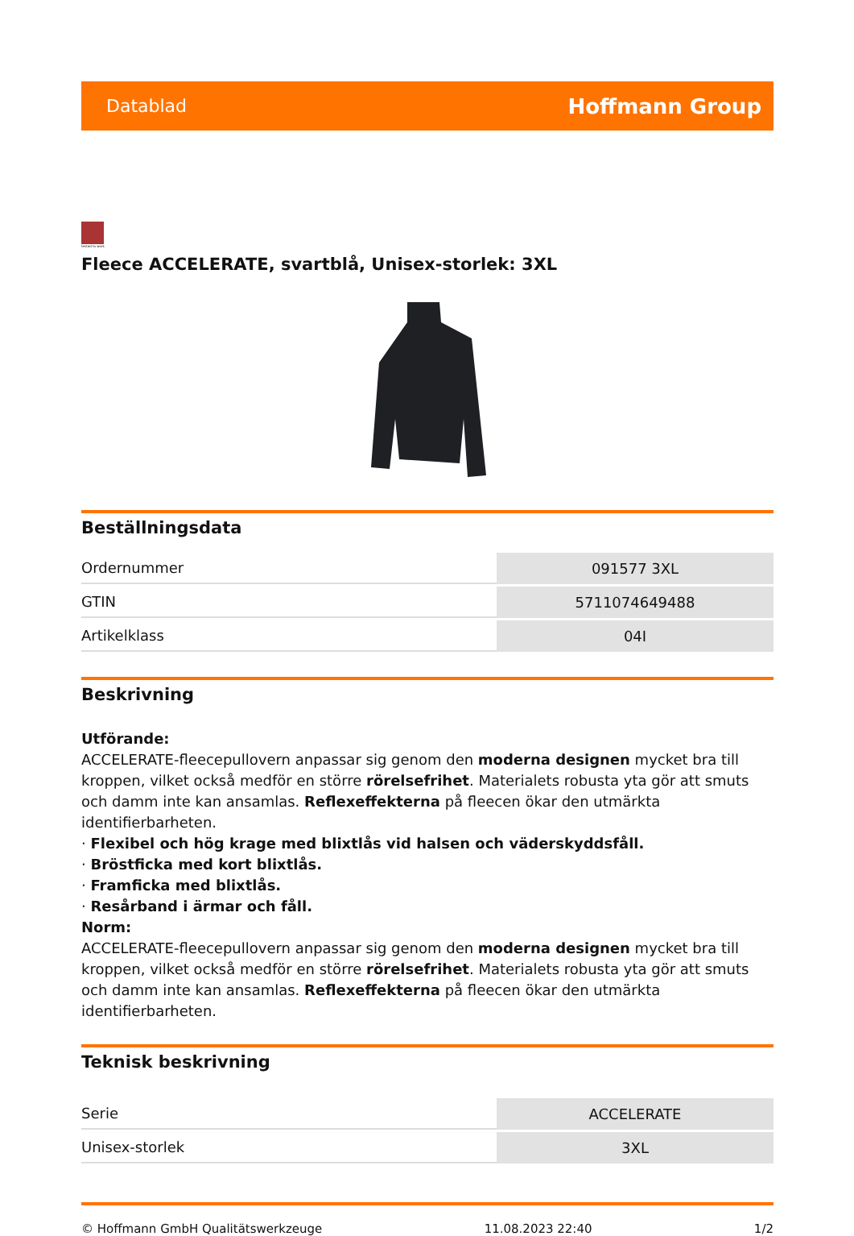Datablad Hoffmann Group
tested to work
Fleece ACCELERATE, svartblå, Unisex-storlek: 3XL
Beställningsdata
| Ordernummer | 091577 3XL |
| GTIN | 5711074649488 |
| Artikelklass | 04I |
Beskrivning
Utförande:
ACCELERATE-fleecepullovern anpassar sig genom den moderna designen mycket bra till kroppen, vilket också medför en större rörelsefrihet. Materialets robusta yta gör att smuts och damm inte kan ansamlas. Reflexeffekterna på fleecen ökar den utmärkta identifierbarheten.
· Flexibel och hög krage med blixtlås vid halsen och väderskyddsfåll.
· Bröstficka med kort blixtlås.
· Framficka med blixtlås.
· Resårband i ärmar och fåll.
Norm:
ACCELERATE-fleecepullovern anpassar sig genom den moderna designen mycket bra till kroppen, vilket också medför en större rörelsefrihet. Materialets robusta yta gör att smuts och damm inte kan ansamlas. Reflexeffekterna på fleecen ökar den utmärkta identifierbarheten.
Teknisk beskrivning
| Serie | ACCELERATE |
| Unisex-storlek | 3XL |
© Hoffmann GmbH Qualitätswerkzeuge 11.08.2023 22:40 1/2